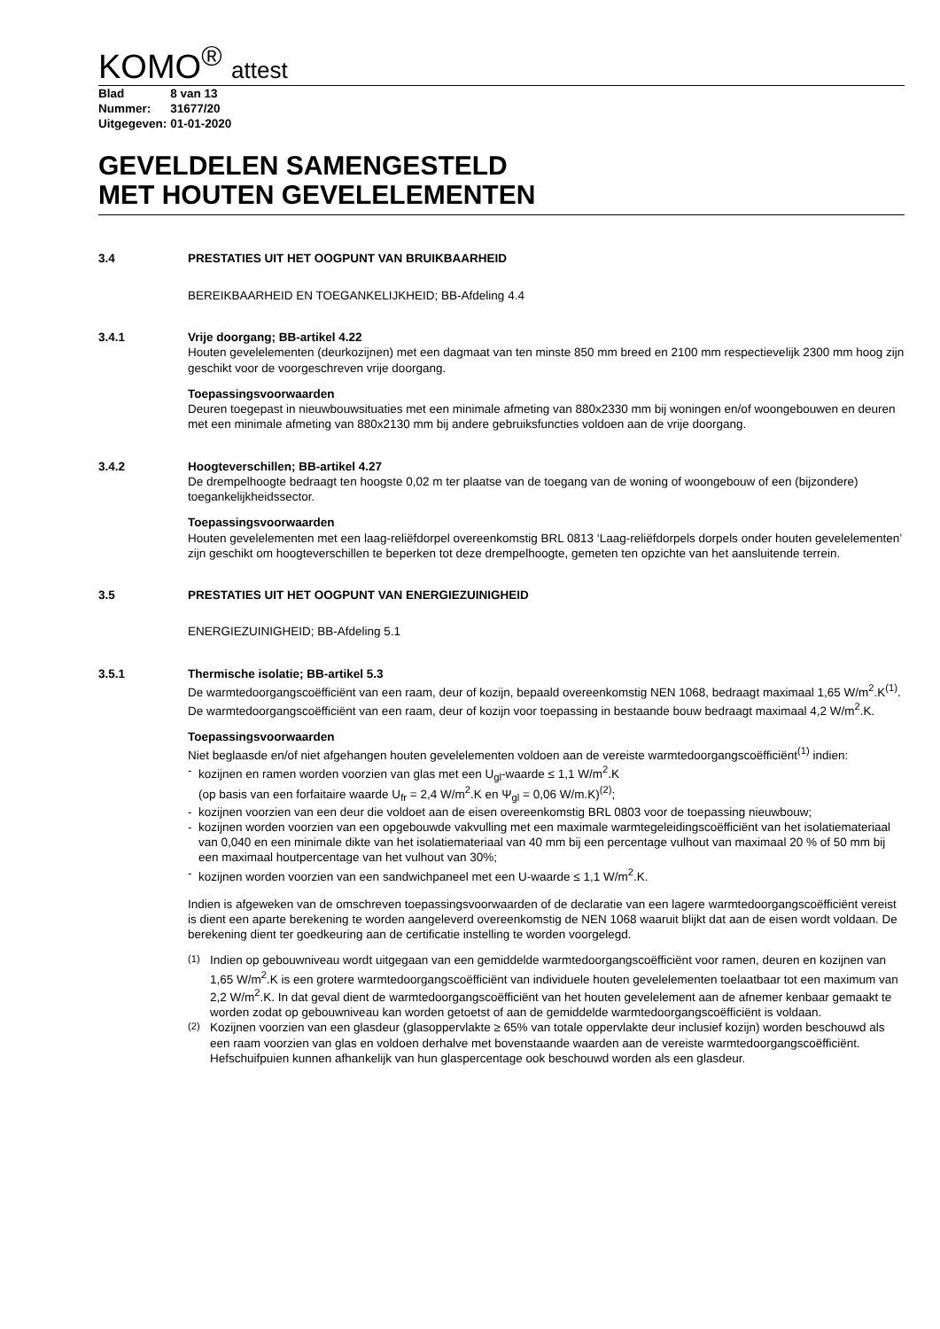KOMO<sup>®</sup> attest
| Blad | 8 van 13 |
| Nummer: | 31677/20 |
| Uitgegeven: | 01-01-2020 |
GEVELDELEN SAMENGESTELD
MET HOUTEN GEVELELEMENTEN
3.4 PRESTATIES UIT HET OOGPUNT VAN BRUIKBAARHEID
BEREIKBAARHEID EN TOEGANKELIJKHEID; BB-Afdeling 4.4
3.4.1 Vrije doorgang; BB-artikel 4.22
Houten gevelelementen (deurkozijnen) met een dagmaat van ten minste 850 mm breed en 2100 mm respectievelijk 2300 mm hoog zijn geschikt voor de voorgeschreven vrije doorgang.
Toepassingsvoorwaarden
Deuren toegepast in nieuwbouwsituaties met een minimale afmeting van 880x2330 mm bij woningen en/of woongebouwen en deuren met een minimale afmeting van 880x2130 mm bij andere gebruiksfuncties voldoen aan de vrije doorgang.
3.4.2 Hoogteverschillen; BB-artikel 4.27
De drempelhoogte bedraagt ten hoogste 0,02 m ter plaatse van de toegang van de woning of woongebouw of een (bijzondere) toegankelijkheidssector.
Toepassingsvoorwaarden
Houten gevelelementen met een laag-reliëfdorpel overeenkomstig BRL 0813 ‘Laag-reliëfdorpels dorpels onder houten gevelelementen’ zijn geschikt om hoogteverschillen te beperken tot deze drempelhoogte, gemeten ten opzichte van het aansluitende terrein.
3.5 PRESTATIES UIT HET OOGPUNT VAN ENERGIEZUINIGHEID
ENERGIEZUINIGHEID; BB-Afdeling 5.1
3.5.1 Thermische isolatie; BB-artikel 5.3
De warmtedoorgangscoëfficiënt van een raam, deur of kozijn, bepaald overeenkomstig NEN 1068, bedraagt maximaal 1,65 W/m<sup>2</sup>.K<sup>(1)</sup>. De warmtedoorgangscoëfficiënt van een raam, deur of kozijn voor toepassing in bestaande bouw bedraagt maximaal 4,2 W/m<sup>2</sup>.K.
Toepassingsvoorwaarden
Niet beglaasde en/of niet afgehangen houten gevelelementen voldoen aan de vereiste warmtedoorgangscoëfficiënt<sup>(1)</sup> indien:
- kozijnen en ramen worden voorzien van glas met een U<sub>gl</sub>-waarde ≤ 1,1 W/m<sup>2</sup>.K
(op basis van een forfaitaire waarde U<sub>fr</sub> = 2,4 W/m<sup>2</sup>.K en Ψ<sub>gl</sub> = 0,06 W/m.K)<sup>(2)</sup>;
- kozijnen voorzien van een deur die voldoet aan de eisen overeenkomstig BRL 0803 voor de toepassing nieuwbouw;
- kozijnen worden voorzien van een opgebouwde vakvulling met een maximale warmtegeleidingscoëfficiënt van het isolatiemateriaal van 0,040 en een minimale dikte van het isolatiemateriaal van 40 mm bij een percentage vulhout van maximaal 20 % of 50 mm bij een maximaal houtpercentage van het vulhout van 30%;
- kozijnen worden voorzien van een sandwichpaneel met een U-waarde ≤ 1,1 W/m<sup>2</sup>.K.
Indien is afgeweken van de omschreven toepassingsvoorwaarden of de declaratie van een lagere warmtedoorgangscoëfficiënt vereist is dient een aparte berekening te worden aangeleverd overeenkomstig de NEN 1068 waaruit blijkt dat aan de eisen wordt voldaan. De berekening dient ter goedkeuring aan de certificatie instelling te worden voorgelegd.
<sup>(1)</sup> Indien op gebouwniveau wordt uitgegaan van een gemiddelde warmtedoorgangscoëfficiënt voor ramen, deuren en kozijnen van 1,65 W/m<sup>2</sup>.K is een grotere warmtedoorgangscoëfficiënt van individuele houten gevelelementen toelaatbaar tot een maximum van 2,2 W/m<sup>2</sup>.K. In dat geval dient de warmtedoorgangscoëfficiënt van het houten gevelelement aan de afnemer kenbaar gemaakt te worden zodat op gebouwniveau kan worden getoetst of aan de gemiddelde warmtedoorgangscoëfficiënt is voldaan.
<sup>(2)</sup> Kozijnen voorzien van een glasdeur (glasoppervlakte ≥ 65% van totale oppervlakte deur inclusief kozijn) worden beschouwd als een raam voorzien van glas en voldoen derhalve met bovenstaande waarden aan de vereiste warmtedoorgangscoëfficiënt. Hefschuifpuien kunnen afhankelijk van hun glaspercentage ook beschouwd worden als een glasdeur.